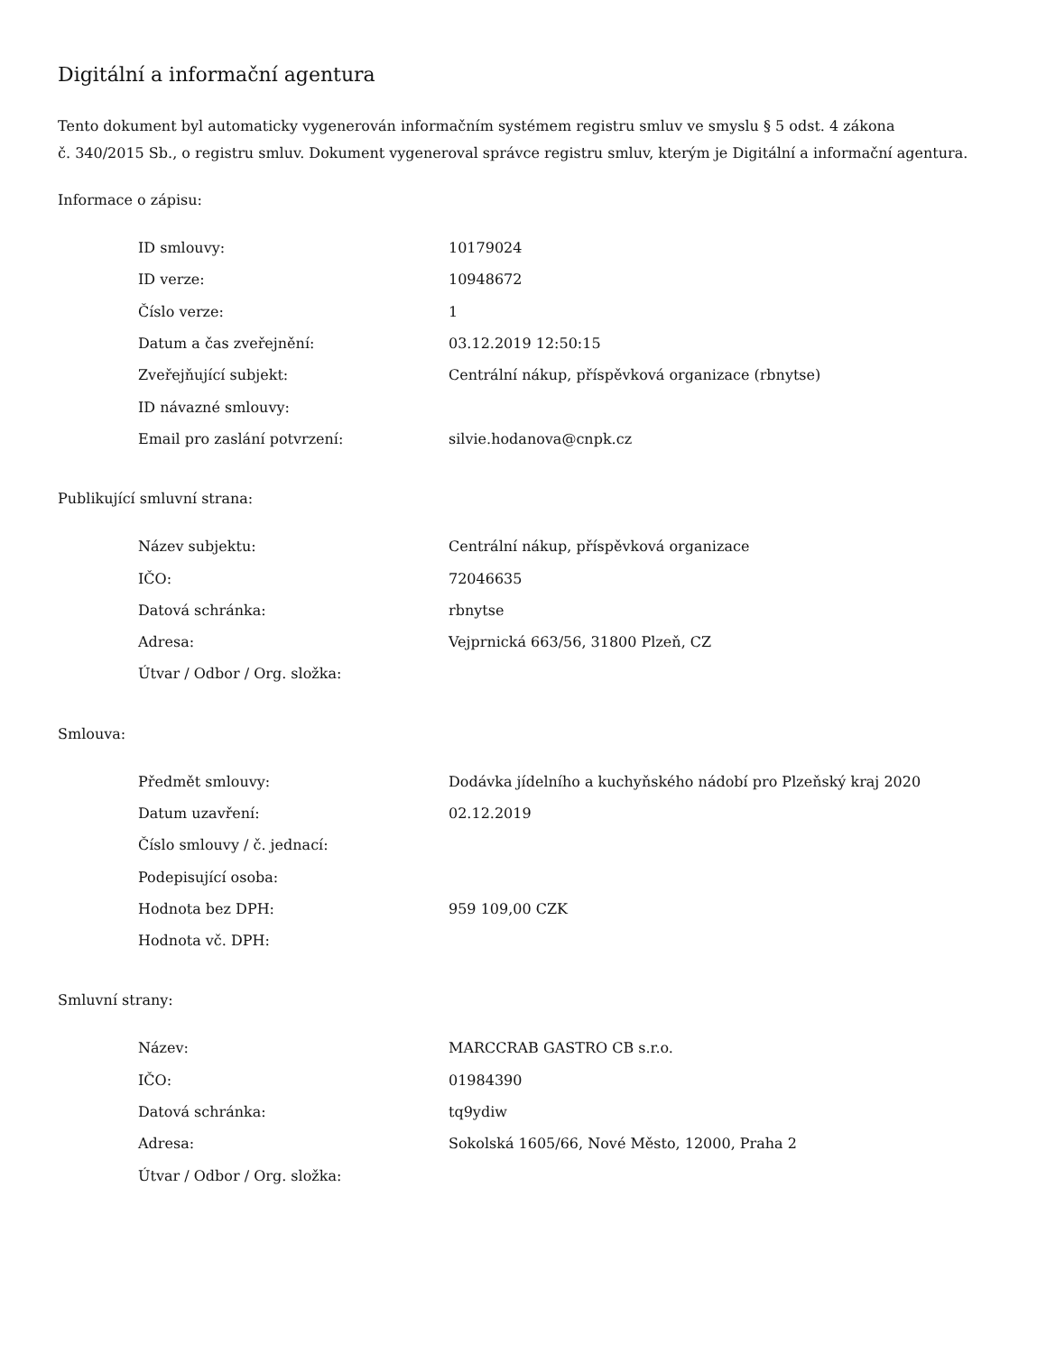Digitální a informační agentura
Tento dokument byl automaticky vygenerován informačním systémem registru smluv ve smyslu § 5 odst. 4 zákona
č. 340/2015 Sb., o registru smluv. Dokument vygeneroval správce registru smluv, kterým je Digitální a informační agentura.
Informace o zápisu:
| ID smlouvy: | 10179024 |
| ID verze: | 10948672 |
| Číslo verze: | 1 |
| Datum a čas zveřejnění: | 03.12.2019 12:50:15 |
| Zveřejňující subjekt: | Centrální nákup, příspěvková organizace (rbnytse) |
| ID návazné smlouvy: | |
| Email pro zaslání potvrzení: | silvie.hodanova@cnpk.cz |
Publikující smluvní strana:
| Název subjektu: | Centrální nákup, příspěvková organizace |
| IČO: | 72046635 |
| Datová schránka: | rbnytse |
| Adresa: | Vejprnická 663/56, 31800 Plzeň, CZ |
| Útvar / Odbor / Org. složka: | |
Smlouva:
| Předmět smlouvy: | Dodávka jídelního a kuchyňského nádobí pro Plzeňský kraj 2020 |
| Datum uzavření: | 02.12.2019 |
| Číslo smlouvy / č. jednací: | |
| Podepisující osoba: | |
| Hodnota bez DPH: | 959 109,00 CZK |
| Hodnota vč. DPH: | |
Smluvní strany:
| Název: | MARCCRAB GASTRO CB s.r.o. |
| IČO: | 01984390 |
| Datová schránka: | tq9ydiw |
| Adresa: | Sokolská 1605/66, Nové Město, 12000, Praha 2 |
| Útvar / Odbor / Org. složka: | |